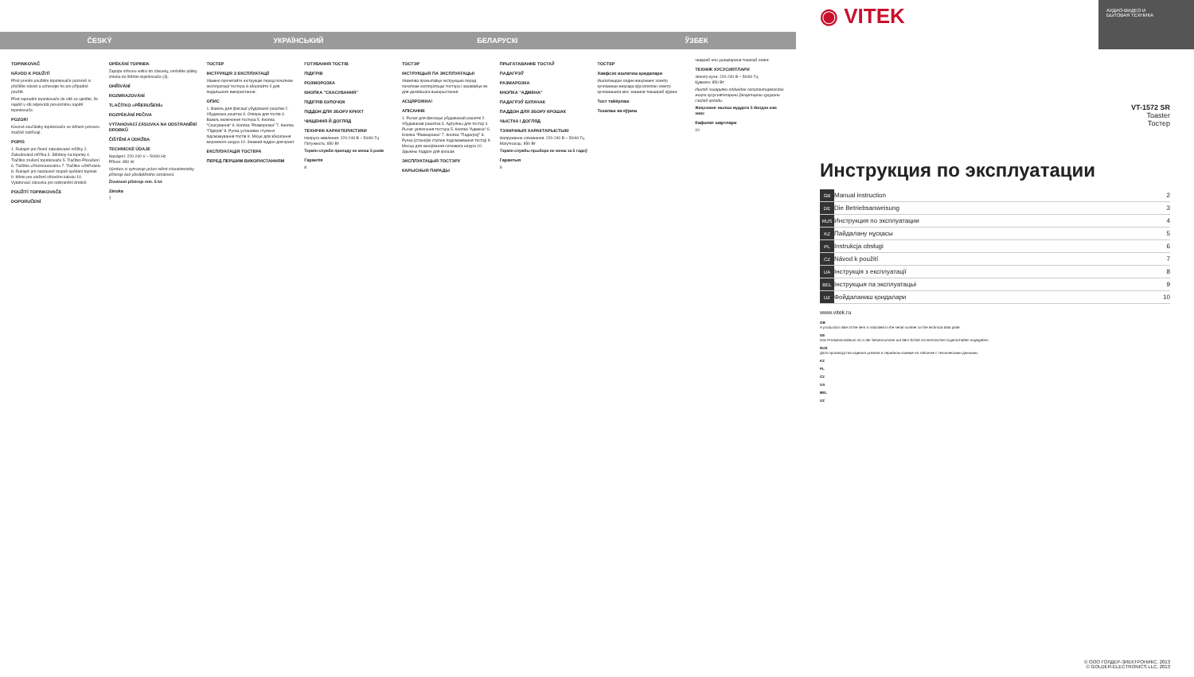ČESKÝ УКРАЇНСЬКИЙ БЕЛАРУСКІ ЎЗБЕК
TOPINKOVAČ
NÁVOD K POUŽITÍ
Před prvním použitím topinkovače pozorně si přečtěte návod a uchovejte ho pro případné použití.
Před zapnutím topinkovače do sítě se ujistěte, že napětí v síti odpovídá provoznímu napětí topinkovače.
POZOR!
Kovové součástky topinkovače se během provozu značně zahřívají.
POPIS
1. Rukojeť pro řízení zabudované mřížky 2. Zabudovaná mřížka 3. Štěrbiny na topinky 4. Tlačítko zrušení topinkovače 5. Tlačítko Přerušení 6. Tlačítko «Rozmrazování» 7. Tlačítko «Ohřívání» 8. Rukojeť pro nastavení stupně opékání topinek 9. Místo pro uložení síťového kabelu 10. Vytahovací zásuvka pro odstranění drobků
POUŽITÍ TOPINKOVAČE
DOPORUČENÍ
OPÉKÁNÍ TOPINEK
Zapojte síťovou vidlici do zásuvky, umístěte plátky chleba do štěrbin topinkovače (3).
OHŘÍVÁNÍ
ROZMRAZOVÁNÍ
TLAČÍTKO «PŘERUŠENÍ»
ROZPÉKÁNÍ PEČIVA
VYTAHOVACÍ ZÁSUVKA NA ODSTRANĚNÍ DROBKŮ
ČIŠTĚNÍ A ÚDRŽBA
TECHNICKÉ ÚDAJE
Napájení: 220-240 V ~ 50/60 Hz
Příkon: 850 W
Výrobce si vyhrazuje právo měnit charakteristiky přístroje bez předběžného oznámení.
Životnost přístroje min. 5 let
Záruka
7
ТОСТЕР
ІНСТРУКЦІЯ З ЕКСПЛУАТАЦІЇ
Уважно прочитайте інструкцію перед початком експлуатації тостера й зберігайте її для подальшого використання.
ОПИС
1. Важіль для фіксації убудованої решітки 2. Убудована решітка 3. Отвори для тостів 4. Важіль включення тостера 5. Кнопка "Скасування" 6. Кнопка "Розморозка" 7. Кнопка "Підігрів" 8. Ручка установки ступеня підсмажування тостів 9. Місце для зберігання мережного шнура 10. Знімний піддон для крихт
ЕКСПЛУАТАЦІЯ ТОСТЕРА
ПЕРЕД ПЕРШИМ ВИКОРИСТАННЯМ
ГОТУВАННЯ ТОСТІВ
ПІДІГРІВ
РОЗМОРОЗКА
КНОПКА "СКАСУВАННЯ"
ПІДІГРІВ БУЛОЧОК
ПІДДОН ДЛЯ ЗБОРУ КРИХТ
ЧИЩЕННЯ Й ДОГЛЯД
ТЕХНІЧНІ ХАРАКТЕРИСТИКИ
Напруга живлення: 220-240 В ~ 50/60 Гц
Потужність: 850 Вт
Термін служби приладу не менш 5 років
Гарантія
8
ТОСТЭР
ІНСТРУКЦЫЯ ПА ЭКСПЛУАТАЦЫІ
Уважліва прачытайце інструкцыю перад пачаткам эксплуатацыі тостэра і захавайце яе для далейшага выкарыстання.
АСЦЯРОЖНА!
АПІСАННЕ
1. Рычаг для фіксацыі убудаванай рашоткі 2. Убудаваная рашотка 3. Адтуліны для тостаў 4. Рычаг уключэння тостэра 5. Кнопка "Адмена" 6. Кнопка "Размарозка" 7. Кнопка "Падагрэў" 8. Ручка ўстаноўкі ступені падсмажвання тостаў 9. Месца для захоўвання сеткавага шнура 10. Здымны паддон для крошак
ЭКСПЛУАТАЦЫЯ ТОСТЭРУ
КАРЫСНЫЯ ПАРАДЫ
ПРЫГАТАВАННЕ ТОСТАЎ
ПАДАГРЭЎ
РАЗМАРОЗКА
КНОПКА "АДМЕНА"
ПАДАГРЭЎ БУЛАЧАК
ПАДДОН ДЛЯ ЗБОРУ КРОШАК
ЧЫСТКА І ДОГЛЯД
ТЭХНІЧНЫЯ ХАРАКТАРЫСТЫКІ
Напружанне сілкавання: 220-240 В ~ 50/60 Гц
Магутнасць: 850 Вт
Тэрмін службы прыбора не менш за 5 гадоў
Гарантыя
9
ТОСТЕР
Хавфсиз ишлатиш қоидалари
Ишлатишдан олдин жиҳознинг электр кучланиши жиҳозда кўрсатилган электр кучланишига мос экани­ни текшириб кўринг.
Тост тайёрлаш
Тозалаш ва кўриш
чиқариб нон ушоқларини тозалаб олинг.
ТЕХНИК ХУСУСИЯТЛАРИ
Электр кучи: 220-240 В ~ 50/60 Гц
Қуввати: 850 Вт
Ишлаб чиқарувчи олдиндан огоҳлантирмасдан жиҳоз хусусиятларини ўзгартириш ҳуқуқини сақлаб қолади.
Жиҳознинг ишлаш муддати 5 йилдан кам эмас
Кафолат шартлари
10
АУДИО-ВИДЕО И
БЫТОВАЯ ТЕХНИКА
◉ VITEK
VT-1572 SR
Toaster
Тостер
Инструкция по эксплуатации
| GB | Manual instruction | 2 |
| DE | Die Betriebsanweisung | 3 |
| RUS | Инструкция по эксплуатации | 4 |
| KZ | Пайдалану нұсқасы | 5 |
| PL | Instrukcja obsługi | 6 |
| CZ | Návod k použití | 7 |
| UA | Інструкція з експлуатації | 8 |
| BEL | Інструкцыя па эксплуатацыі | 9 |
| UZ | Фойдаланиш қоидалари | 10 |
www.vitek.ru
GB
A production date of the item is indicated in the serial number on the technical data plate.
DE
Das Produktionsdatum ist in der Seriennummer auf dem Schild mit technischen Eigenschaften angegeben.
RUS
Дата производства изделия указана в серийном номере на табличке с техническими данными.
KZ
PL
CZ
UA
BEL
UZ
© ООО ГОЛДЕР-ЭЛЕКТРОНИКС, 2013
© GOLDER-ELECTRONICS LLC, 2013